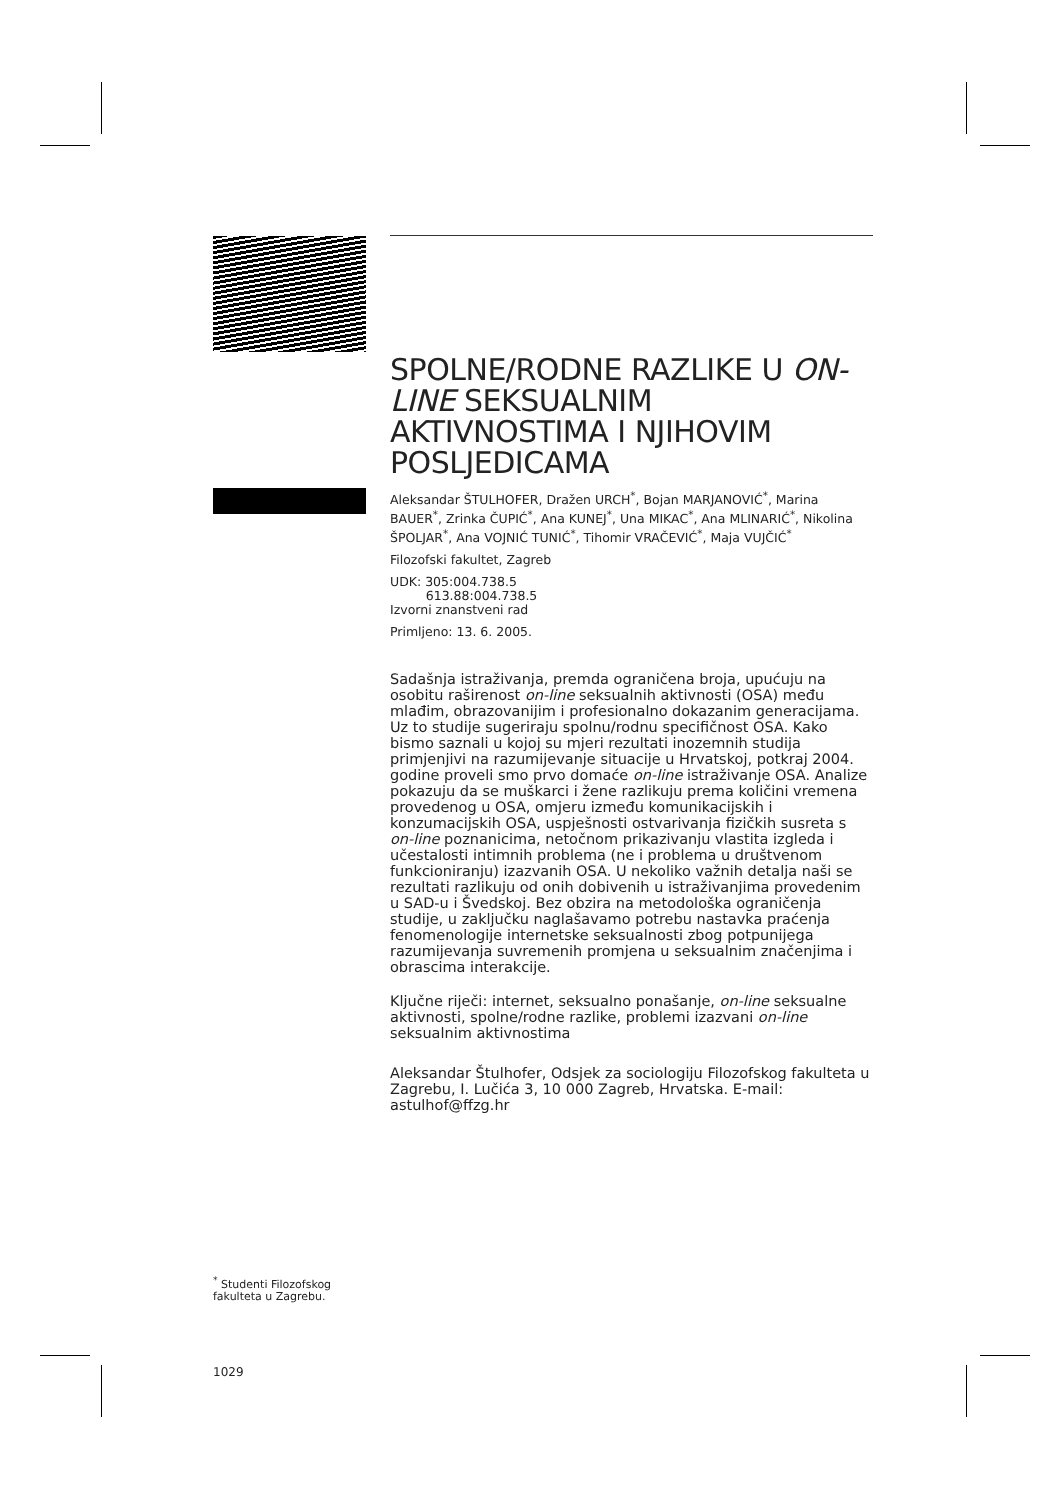<sup>*</sup> Studenti Filozofskog fakulteta u Zagrebu.
1029
SPOLNE/RODNE RAZLIKE U ON-LINE SEKSUALNIM AKTIVNOSTIMA I NJIHOVIM POSLJEDICAMA
Aleksandar ŠTULHOFER, Dražen URCH<sup>*</sup>, Bojan MARJANOVIĆ<sup>*</sup>, Marina BAUER<sup>*</sup>, Zrinka ČUPIĆ<sup>*</sup>, Ana KUNEJ<sup>*</sup>, Una MIKAC<sup>*</sup>, Ana MLINARIĆ<sup>*</sup>, Nikolina ŠPOLJAR<sup>*</sup>, Ana VOJNIĆ TUNIĆ<sup>*</sup>, Tihomir VRAČEVIĆ<sup>*</sup>, Maja VUJČIĆ<sup>*</sup>
Filozofski fakultet, Zagreb
UDK: 305:004.738.5
613.88:004.738.5
Izvorni znanstveni rad
Primljeno: 13. 6. 2005.
Sadašnja istraživanja, premda ograničena broja, upućuju na osobitu raširenost on-line seksualnih aktivnosti (OSA) među mlađim, obrazovanijim i profesionalno dokazanim generacijama. Uz to studije sugeriraju spolnu/rodnu specifičnost OSA. Kako bismo saznali u kojoj su mjeri rezultati inozemnih studija primjenjivi na razumijevanje situacije u Hrvatskoj, potkraj 2004. godine proveli smo prvo domaće on-line istraživanje OSA. Analize pokazuju da se muškarci i žene razlikuju prema količini vremena provedenog u OSA, omjeru između komunikacijskih i konzumacijskih OSA, uspješnosti ostvarivanja fizičkih susreta s on-line poznanicima, netočnom prikazivanju vlastita izgleda i učestalosti intimnih problema (ne i problema u društvenom funkcioniranju) izazvanih OSA. U nekoliko važnih detalja naši se rezultati razlikuju od onih dobivenih u istraživanjima provedenim u SAD-u i Švedskoj. Bez obzira na metodološka ograničenja studije, u zaključku naglašavamo potrebu nastavka praćenja fenomenologije internetske seksualnosti zbog potpunijega razumijevanja suvremenih promjena u seksualnim značenjima i obrascima interakcije.
Ključne riječi: internet, seksualno ponašanje, on-line seksualne aktivnosti, spolne/rodne razlike, problemi izazvani on-line seksualnim aktivnostima
Aleksandar Štulhofer, Odsjek za sociologiju Filozofskog fakulteta u Zagrebu, I. Lučića 3, 10 000 Zagreb, Hrvatska. E-mail: astulhof@ffzg.hr